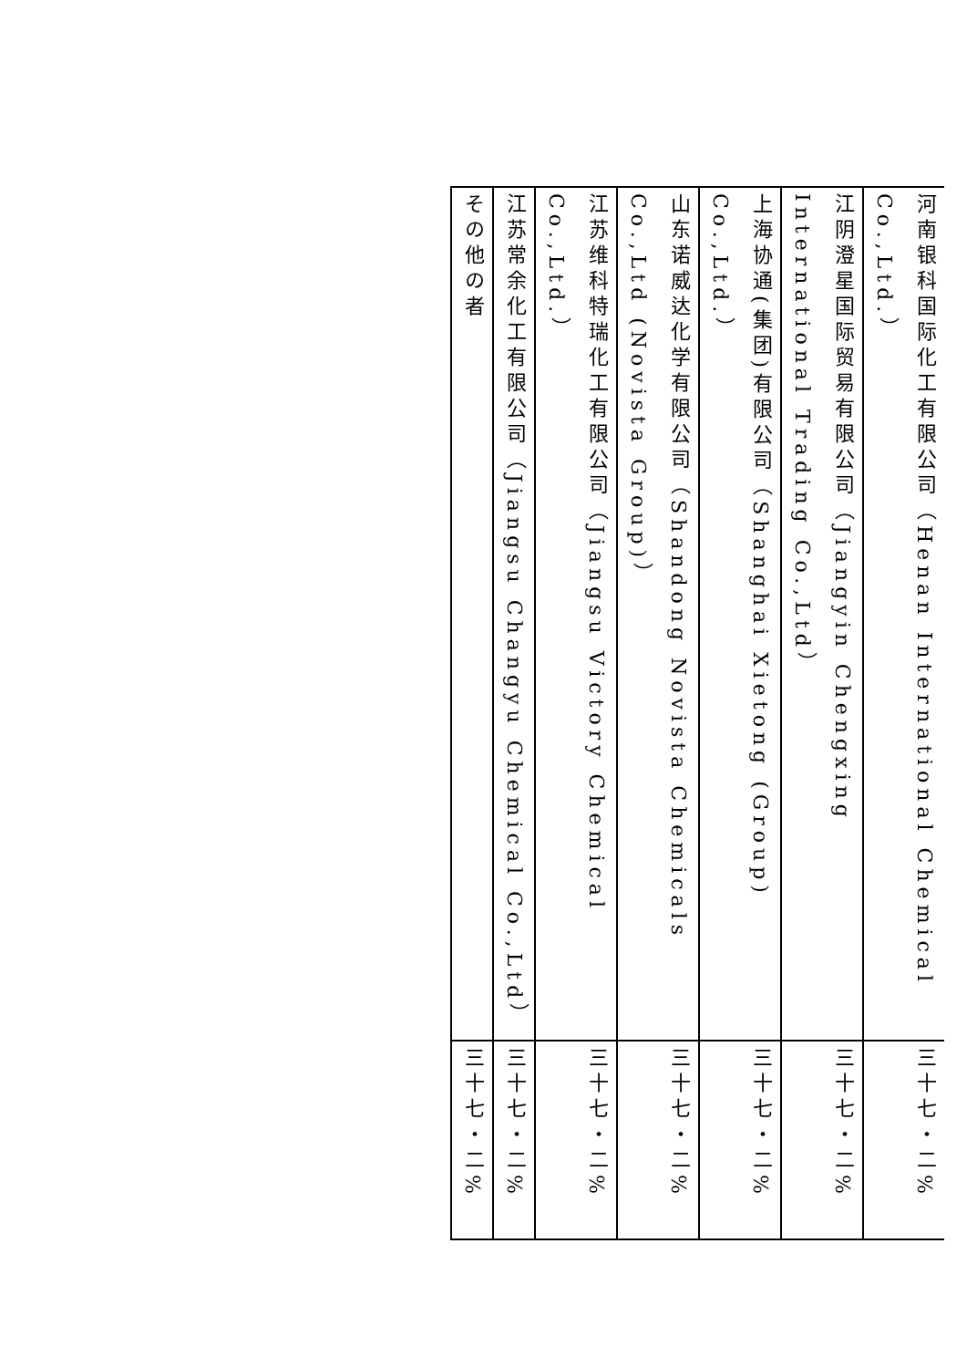| 河南银科国际化工有限公司（Henan International Chemical Co.,Ltd.） | 三十七・二% |
| 江阴澄星国际贸易有限公司（Jiangyin Chengxing International Trading Co.,Ltd） | 三十七・二% |
| 上海协通(集团)有限公司（Shanghai Xietong (Group) Co.,Ltd.） | 三十七・二% |
| 山东诺威达化学有限公司（Shandong Novista Chemicals Co.,Ltd (Novista Group)） | 三十七・二% |
| 江苏维科特瑞化工有限公司（Jiangsu Victory Chemical Co.,Ltd.） | 三十七・二% |
| 江苏常余化工有限公司（Jiangsu Changyu Chemical Co.,Ltd） | 三十七・二% |
| その他の者 | 三十七・二% |